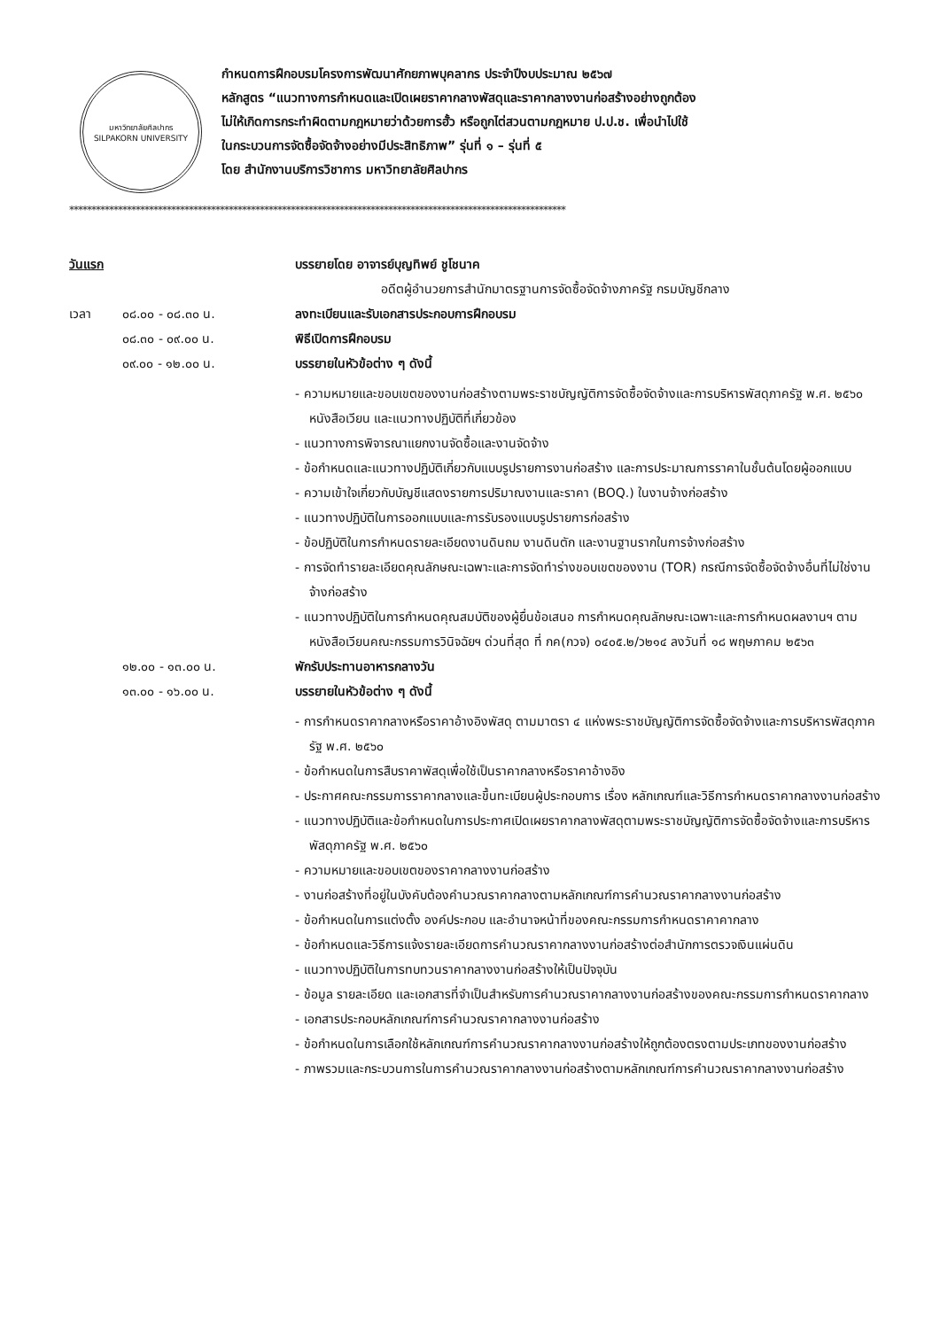มหาวิทยาลัยศิลปากร
SILPAKORN UNIVERSITY
กำหนดการฝึกอบรมโครงการพัฒนาศักยภาพบุคลากร ประจำปีงบประมาณ ๒๕๖๗
หลักสูตร “แนวทางการกำหนดและเปิดเผยราคากลางพัสดุและราคากลางงานก่อสร้างอย่างถูกต้อง
ไม่ให้เกิดการกระทำผิดตามกฎหมายว่าด้วยการฮั้ว หรือถูกไต่สวนตามกฎหมาย ป.ป.ช. เพื่อนำไปใช้
ในกระบวนการจัดซื้อจัดจ้างอย่างมีประสิทธิภาพ” รุ่นที่ ๑ – รุ่นที่ ๕
โดย สำนักงานบริการวิชาการ มหาวิทยาลัยศิลปากร
****************************************************************************************************************
วันแรก บรรยายโดย อาจารย์บุญทิพย์ ชูโชนาค
อดีตผู้อำนวยการสำนักมาตรฐานการจัดซื้อจัดจ้างภาครัฐ กรมบัญชีกลาง
เวลา ๐๘.๐๐ - ๐๘.๓๐ น. ลงทะเบียนและรับเอกสารประกอบการฝึกอบรม
๐๘.๓๐ - ๐๙.๐๐ น. พิธีเปิดการฝึกอบรม
๐๙.๐๐ - ๑๒.๐๐ น. บรรยายในหัวข้อต่าง ๆ ดังนี้
- ความหมายและขอบเขตของงานก่อสร้างตามพระราชบัญญัติการจัดซื้อจัดจ้างและการบริหารพัสดุภาครัฐ พ.ศ. ๒๕๖๐ หนังสือเวียน และแนวทางปฏิบัติที่เกี่ยวข้อง
- แนวทางการพิจารณาแยกงานจัดซื้อและงานจัดจ้าง
- ข้อกำหนดและแนวทางปฏิบัติเกี่ยวกับแบบรูปรายการงานก่อสร้าง และการประมาณการราคาในชั้นต้นโดยผู้ออกแบบ
- ความเข้าใจเกี่ยวกับบัญชีแสดงรายการปริมาณงานและราคา (BOQ.) ในงานจ้างก่อสร้าง
- แนวทางปฏิบัติในการออกแบบและการรับรองแบบรูปรายการก่อสร้าง
- ข้อปฏิบัติในการกำหนดรายละเอียดงานดินถม งานดินตัก และงานฐานรากในการจ้างก่อสร้าง
- การจัดทำรายละเอียดคุณลักษณะเฉพาะและการจัดทำร่างขอบเขตของงาน (TOR) กรณีการจัดซื้อจัดจ้างอื่นที่ไม่ใช่งานจ้างก่อสร้าง
- แนวทางปฏิบัติในการกำหนดคุณสมบัติของผู้ยื่นข้อเสนอ การกำหนดคุณลักษณะเฉพาะและการกำหนดผลงานฯ ตามหนังสือเวียนคณะกรรมการวินิจฉัยฯ ด่วนที่สุด ที่ กค(กวจ) ๐๔๐๕.๒/ว๒๑๔ ลงวันที่ ๑๘ พฤษภาคม ๒๕๖๓
๑๒.๐๐ - ๑๓.๐๐ น. พักรับประทานอาหารกลางวัน
๑๓.๐๐ - ๑๖.๐๐ น. บรรยายในหัวข้อต่าง ๆ ดังนี้
- การกำหนดราคากลางหรือราคาอ้างอิงพัสดุ ตามมาตรา ๔ แห่งพระราชบัญญัติการจัดซื้อจัดจ้างและการบริหารพัสดุภาครัฐ พ.ศ. ๒๕๖๐
- ข้อกำหนดในการสืบราคาพัสดุเพื่อใช้เป็นราคากลางหรือราคาอ้างอิง
- ประกาศคณะกรรมการราคากลางและขึ้นทะเบียนผู้ประกอบการ เรื่อง หลักเกณฑ์และวิธีการกำหนดราคากลางงานก่อสร้าง
- แนวทางปฏิบัติและข้อกำหนดในการประกาศเปิดเผยราคากลางพัสดุตามพระราชบัญญัติการจัดซื้อจัดจ้างและการบริหารพัสดุภาครัฐ พ.ศ. ๒๕๖๐
- ความหมายและขอบเขตของราคากลางงานก่อสร้าง
- งานก่อสร้างที่อยู่ในบังคับต้องคำนวณราคากลางตามหลักเกณฑ์การคำนวณราคากลางงานก่อสร้าง
- ข้อกำหนดในการแต่งตั้ง องค์ประกอบ และอำนาจหน้าที่ของคณะกรรมการกำหนดราคาคากลาง
- ข้อกำหนดและวิธีการแจ้งรายละเอียดการคำนวณราคากลางงานก่อสร้างต่อสำนักการตรวจเงินแผ่นดิน
- แนวทางปฏิบัติในการทบทวนราคากลางงานก่อสร้างให้เป็นปัจจุบัน
- ข้อมูล รายละเอียด และเอกสารที่จำเป็นสำหรับการคำนวณราคากลางงานก่อสร้างของคณะกรรมการกำหนดราคากลาง
- เอกสารประกอบหลักเกณฑ์การคำนวณราคากลางงานก่อสร้าง
- ข้อกำหนดในการเลือกใช้หลักเกณฑ์การคำนวณราคากลางงานก่อสร้างให้ถูกต้องตรงตามประเภทของงานก่อสร้าง
- ภาพรวมและกระบวนการในการคำนวณราคากลางงานก่อสร้างตามหลักเกณฑ์การคำนวณราคากลางงานก่อสร้าง